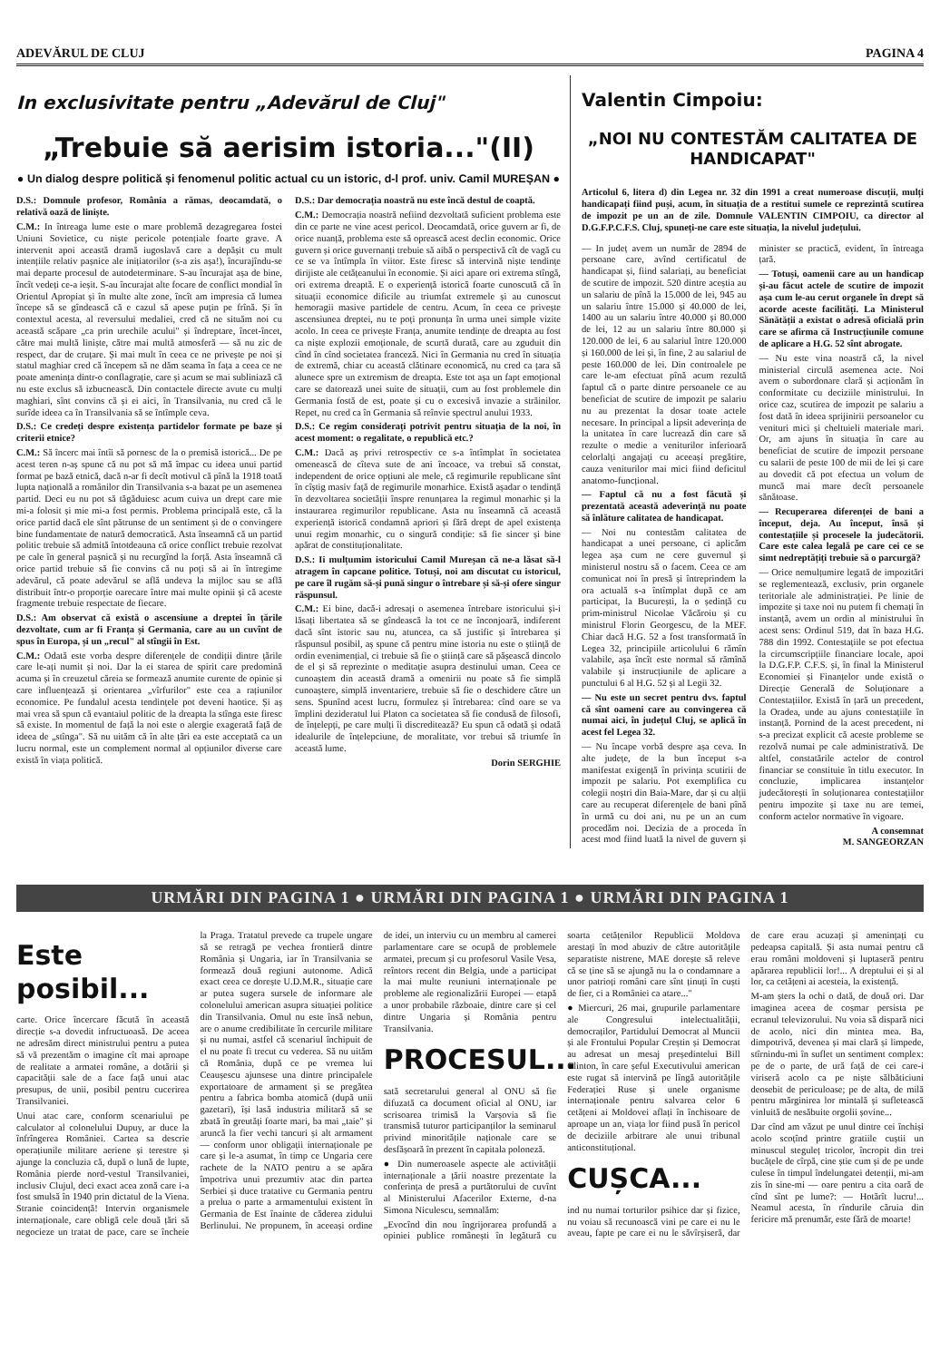ADEVĂRUL DE CLUJ PAGINA 4
In exclusivitate pentru „Adevărul de Cluj"
„Trebuie să aerisim istoria..."(II)
● Un dialog despre politică și fenomenul politic actual cu un istoric, d-l prof. univ. Camil MUREȘAN ●
D.S.: Domnule profesor, România a rămas, deocamdată, o relativă oază de liniște.
C.M.: In întreaga lume este o mare problemă dezagregarea fostei Uniuni Sovietice, cu niște pericole potențiale foarte grave. A intervenit apoi această dramă iugoslavă care a depășit cu mult intențiile relativ pașnice ale inițiatorilor (s-a zis așa!), încurajîndu-se mai departe procesul de autodeterminare. S-au încurajat așa de bine, încît vedeți ce-a ieșit. S-au încurajat alte focare de conflict mondial în Orientul Apropiat și în multe alte zone, încît am impresia că lumea începe să se gîndească că e cazul să apese puțin pe frînă. Și în contextul acesta, al reversului medaliei, cred că ne situăm noi cu această scăpare „ca prin urechile acului" și îndreptare, încet-încet, către mai multă liniște, către mai multă atmosferă — să nu zic de respect, dar de cruțare. Și mai mult în ceea ce ne privește pe noi și statul maghiar cred că începem să ne dăm seama în fața a ceea ce ne poate amenința dintr-o conflagrație, care și acum se mai subliniază că nu este exclus să izbucnească. Din contactele directe avute cu mulți maghiari, sînt convins că și ei aici, în Transilvania, nu cred că le surîde ideea ca în Transilvania să se întîmple ceva.
D.S.: Ce credeți despre existența partidelor formate pe baze și criterii etnice?
C.M.: Să încerc mai întîi să pornesc de la o premisă istorică... De pe acest teren n-aș spune că nu pot să mă împac cu ideea unui partid format pe bază etnică, dacă n-ar fi decît motivul că pînă la 1918 toată lupta națională a românilor din Transilvania s-a bazat pe un asemenea partid. Deci eu nu pot să tăgăduiesc acum cuiva un drept care mie mi-a folosit și mie mi-a fost permis. Problema principală este, că la orice partid dacă ele sînt pătrunse de un sentiment și de o convingere bine fundamentate de natură democratică. Asta înseamnă că un partid politic trebuie să admită întotdeauna că orice conflict trebuie rezolvat pe cale în general pașnică și nu recurgînd la forță. Asta înseamnă că orice partid trebuie să fie convins că nu poți să ai în întregime adevărul, că poate adevărul se află undeva la mijloc sau se află distribuit într-o proporție oarecare între mai multe opinii și că aceste fragmente trebuie respectate de fiecare.
D.S.: Am observat că există o ascensiune a dreptei în țările dezvoltate, cum ar fi Franța și Germania, care au un cuvînt de spus în Europa, și un „recul" al stîngii în Est.
C.M.: Odată este vorba despre diferențele de condiții dintre țările care le-ați numit și noi. Dar la ei starea de spirit care predomină acuma și în creuzetul căreia se formează anumite curente de opinie și care influențează și orientarea „vîrfurilor" este cea a rațiunilor economice. Pe fundalul acesta tendințele pot deveni haotice. Și aș mai vrea să spun că evantaiul politic de la dreapta la stînga este firesc să existe. In momentul de față la noi este o alergie exagerată față de ideea de „stînga". Să nu uităm că în alte țări ea este acceptată ca un lucru normal, este un complement normal al opțiunilor diverse care există în viața politică.
D.S.: Dar democrația noastră nu este încă destul de coaptă.
C.M.: Democrația noastră nefiind dezvoltată suficient problema este din ce parte ne vine acest pericol. Deocamdată, orice guvern ar fi, de orice nuanță, problema este să oprească acest declin economic. Orice guvern și orice guvernanți trebuie să aibă o perspectivă cît de vagă cu ce se va întîmpla în viitor. Este firesc să intervină niște tendințe dirijiste ale cetățeanului în economie. Și aici apare ori extrema stîngă, ori extrema dreaptă. E o experiență istorică foarte cunoscută că în situații economice dificile au triumfat extremele și au cunoscut hemoragii masive partidele de centru. Acum, în ceea ce privește ascensiunea dreptei, nu te poți pronunța în urma unei simple vizite acolo. In ceea ce privește Franța, anumite tendințe de dreapta au fost ca niște explozii emoționale, de scurtă durată, care au zguduit din cînd în cînd societatea franceză. Nici în Germania nu cred în situația de extremă, chiar cu această clătinare economică, nu cred ca țara să alunece spre un extremism de dreapta. Este tot așa un fapt emoțional care se datorează unei suite de situații, cum au fost problemele din Germania fostă de est, poate și cu o excesivă invazie a străinilor. Repet, nu cred ca în Germania să reînvie spectrul anului 1933.
D.S.: Ce regim considerați potrivit pentru situația de la noi, în acest moment: o regalitate, o republică etc.?
C.M.: Dacă aș privi retrospectiv ce s-a întîmplat în societatea omenească de cîteva sute de ani încoace, va trebui să constat, independent de orice opțiuni ale mele, că regimurile republicane sînt în cîștig masiv față de regimurile monarhice. Există așadar o tendință în dezvoltarea societății înspre renunțarea la regimul monarhic și la instaurarea regimurilor republicane. Asta nu înseamnă că această experiență istorică condamnă apriori și fără drept de apel existența unui regim monarhic, cu o singură condiție: să fie sincer și bine apărat de constituționalitate.
D.S.: Ii mulțumim istoricului Camil Mureșan că ne-a lăsat să-l atragem în capcane politice. Totuși, noi am discutat cu istoricul, pe care îl rugăm să-și pună singur o întrebare și să-și ofere singur răspunsul.
C.M.: Ei bine, dacă-i adresați o asemenea întrebare istoricului și-i lăsați libertatea să se gîndească la tot ce ne înconjoară, indiferent dacă sînt istoric sau nu, atuncea, ca să justific și întrebarea și răspunsul posibil, aș spune că pentru mine istoria nu este o știință de ordin evenimențial, ci trebuie să fie o știință care să pășească dincolo de el și să reprezinte o meditație asupra destinului uman. Ceea ce cunoaștem din această dramă a omenirii nu poate să fie simplă cunoaștere, simplă inventariere, trebuie să fie o deschidere către un sens. Spunînd acest lucru, formulez și întrebarea: cînd oare se va împlini dezideratul lui Platon ca societatea să fie condusă de filosofi, de înțelepți, pe care mulți îi discreditează? Eu spun că odată și odată idealurile de înțelepciune, de moralitate, vor trebui să triumfe în această lume.
Dorin SERGHIE
Valentin Cimpoiu:
„NOI NU CONTESTĂM CALITATEA DE HANDICAPAT"
Articolul 6, litera d) din Legea nr. 32 din 1991 a creat numeroase discuții, mulți handicapați fiind puși, acum, în situația de a restitui sumele ce reprezintă scutirea de impozit pe un an de zile. Domnule VALENTIN CIMPOIU, ca director al D.G.F.P.C.F.S. Cluj, spuneți-ne care este situația, la nivelul județului.
— In județ avem un număr de 2894 de persoane care, avînd certificatul de handicapat și, fiind salariați, au beneficiat de scutire de impozit. 520 dintre aceștia au un salariu de pînă la 15.000 de lei, 945 au un salariu între 15.000 și 40.000 de lei, 1400 au un salariu între 40.000 și 80.000 de lei, 12 au un salariu între 80.000 și 120.000 de lei, 6 au salariul între 120.000 și 160.000 de lei și, în fine, 2 au salariul de peste 160.000 de lei. Din controalele pe care le-am efectuat pînă acum rezultă faptul că o parte dintre persoanele ce au beneficiat de scutire de impozit pe salariu nu au prezentat la dosar toate actele necesare. In principal a lipsit adeverința de la unitatea în care lucrează din care să rezulte o medie a veniturilor inferioară celorlalți angajați cu aceeași pregătire, cauza veniturilor mai mici fiind deficitul anatomo-funcțional.
— Faptul că nu a fost făcută și prezentată această adeverință nu poate să înlăture calitatea de handicapat.
— Noi nu contestăm calitatea de handicapat a unei persoane, ci aplicăm legea așa cum ne cere guvernul și ministerul nostru să o facem. Ceea ce am comunicat noi în presă și întreprindem la ora actuală s-a întîmplat după ce am participat, la București, la o ședință cu prim-ministrul Nicolae Văcăroiu și cu ministrul Florin Georgescu, de la MEF. Chiar dacă H.G. 52 a fost transformată în Legea 32, principiile articolului 6 rămîn valabile, așa încît este normal să rămînă valabile și instrucțiunile de aplicare a punctului 6 al H.G. 52 și al Legii 32.
— Nu este un secret pentru dvs. faptul că sînt oameni care au convingerea că numai aici, în județul Cluj, se aplică în acest fel Legea 32.
— Nu încape vorbă despre așa ceva. In alte județe, de la bun început s-a manifestat exigență în privința scutirii de impozit pe salariu. Pot exemplifica cu colegii noștri din Baia-Mare, dar și cu alții care au recuperat diferențele de bani pînă în urmă cu doi ani, nu pe un an cum procedăm noi. Decizia de a proceda în acest mod fiind luată la nivel de guvern și minister se practică, evident, în întreaga țară.
— Totuși, oamenii care au un handicap și-au făcut actele de scutire de impozit așa cum le-au cerut organele în drept să acorde aceste facilități. La Ministerul Sănătății a existat o adresă oficială prin care se afirma că Instrucțiunile comune de aplicare a H.G. 52 sînt abrogate.
— Nu este vina noastră că, la nivel ministerial circulă asemenea acte. Noi avem o subordonare clară și acționăm în conformitate cu deciziile ministrului. In orice caz, scutirea de impozit pe salariu a fost dată în ideea sprijinirii persoanelor cu venituri mici și cheltuieli materiale mari. Or, am ajuns în situația în care au beneficiat de scutire de impozit persoane cu salarii de peste 100 de mii de lei și care au dovedit că pot efectua un volum de muncă mai mare decît persoanele sănătoase.
— Recuperarea diferenței de bani a început, deja. Au început, însă și contestațiile și procesele la judecătorii. Care este calea legală pe care cei ce se simt nedreptățiți trebuie să o parcurgă?
— Orice nemulțumire legată de impozitări se reglementează, exclusiv, prin organele teritoriale ale administrației. Pe linie de impozite și taxe noi nu putem fi chemați în instanță, avem un ordin al ministrului în acest sens: Ordinul 519, dat în baza H.G. 788 din 1992. Contestațiile se pot efectua la circumscripțiile financiare locale, apoi la D.G.F.P. C.F.S. și, în final la Ministerul Economiei și Finanțelor unde există o Direcție Generală de Soluționare a Contestațiilor. Există în țară un precedent, la Oradea, unde au ajuns contestațiile în instanță. Pornind de la acest precedent, ni s-a precizat explicit că aceste probleme se rezolvă numai pe cale administrativă. De altfel, constatările actelor de control financiar se constituie în titlu executor. In concluzie, implicarea instanțelor judecătorești în soluționarea contestațiilor pentru impozite și taxe nu are temei, conform actelor normative în vigoare.
A consemnat
M. SANGEORZAN
URMĂRI DIN PAGINA 1 ● URMĂRI DIN PAGINA 1 ● URMĂRI DIN PAGINA 1
Este posibil...
carte. Orice încercare făcută în această direcție s-a dovedit infructuoasă. De aceea ne adresăm direct ministrului pentru a putea să vă prezentăm o imagine cît mai aproape de realitate a armatei române, a dotării și capacității sale de a face față unui atac presupus, de unii, posibil pentru cucerirea Transilvaniei.
Unui atac care, conform scenariului pe calculator al colonelului Dupuy, ar duce la înfrîngerea României. Cartea sa descrie operațiunile militare aeriene și terestre și ajunge la concluzia că, după o lună de lupte, România pierde nord-vestul Transilvaniei, inclusiv Clujul, deci exact acea zonă care i-a fost smulsă în 1940 prin dictatul de la Viena. Stranie coincidență! Intervin organismele internaționale, care obligă cele două țări să negocieze un tratat de pace, care se încheie la Praga. Tratatul prevede ca trupele ungare să se retragă pe vechea frontieră dintre România și Ungaria, iar în Transilvania se formează două regiuni autonome. Adică exact ceea ce dorește U.D.M.R., situație care ar putea sugera sursele de informare ale colonelului american asupra situației politice din Transilvania. Omul nu este însă nebun, are o anume credibilitate în cercurile militare și nu numai, astfel că scenariul închipuit de el nu poate fi trecut cu vederea. Să nu uităm că România, după ce pe vremea lui Ceaușescu ajunsese una dintre principalele exportatoare de armament și se pregătea pentru a fabrica bomba atomică (după unii gazetari), își lasă industria militară să se zbată în greutăți foarte mari, ba mai „taie" și aruncă la fier vechi tancuri și alt armament — conform unor obligații internaționale pe care și le-a asumat, în timp ce Ungaria cere rachete de la NATO pentru a se apăra împotriva unui prezumtiv atac din partea Serbiei și duce tratative cu Germania pentru a prelua o parte a armamentului existent în Germania de Est înainte de căderea zidului Berlinului. Ne propunem, în aceeași ordine de idei, un interviu cu un membru al camerei parlamentare care se ocupă de problemele armatei, precum și cu profesorul Vasile Vesa, reîntors recent din Belgia, unde a participat la mai multe reuniuni internaționale pe probleme ale regionalizării Europei — etapă a unor probabile războaie, dintre care și cel dintre Ungaria și România pentru Transilvania.
PROCESUL...
sată secretarului general al ONU să fie difuzată ca document oficial al ONU, iar scrisoarea trimisă la Varșovia să fie transmisă tuturor participanților la seminarul privind minoritățile naționale care se desfășoară în prezent în capitala poloneză.
● Din numeroasele aspecte ale activității internaționale a țării noastre prezentate la conferința de presă a purtătorului de cuvînt al Ministerului Afacerilor Externe, d-na Simona Niculescu, semnalăm:
„Evocînd din nou îngrijorarea profundă a opiniei publice românești în legătură cu soarta cetățenilor Republicii Moldova arestați în mod abuziv de către autoritățile separatiste nistrene, MAE dorește să releve că se ține să se ajungă nu la o condamnare a unor patrioți români care sînt ținuți în cuști de fier, ci a României ca atare..."
● Miercuri, 26 mai, grupurile parlamentare ale Congresului intelectualității, democraților, Partidului Democrat al Muncii și ale Frontului Popular Creștin și Democrat au adresat un mesaj președintelui Bill Clinton, în care șeful Executivului american este rugat să intervină pe lîngă autoritățile Federației Ruse și unele organisme internaționale pentru salvarea celor 6 cetățeni ai Moldovei aflați în închisoare de aproape un an, viața lor fiind pusă în pericol de deciziile arbitrare ale unui tribunal anticonstituțional.
CUȘCA...
ind nu numai torturilor psihice dar și fizice, nu voiau să recunoască vini pe care ei nu le aveau, fapte pe care ei nu le săvîrșiseră, dar de care erau acuzați și amenințați cu pedeapsa capitală. Și asta numai pentru că erau români moldoveni și luptaseră pentru apărarea republicii lor!... A dreptului ei și al lor, ca cetățeni ai acesteia, la existență.
M-am șters la ochi o dată, de două ori. Dar imaginea aceea de coșmar persista pe ecranul televizorului. Nu voia să dispară nici de acolo, nici din mintea mea. Ba, dimpotrivă, devenea și mai clară și limpede, stîrnindu-mi în suflet un sentiment complex: pe de o parte, de ură față de cei care-i viriseră acolo ca pe niște sălbăticiuni deosebit de periculoase; pe de alta, de milă pentru mărginirea lor mintală și sufletească vinluită de nesăbuite orgolii șovine...
Dar cînd am văzut pe unul dintre cei închiși acolo scoțînd printre gratiile cuștii un minuscul steguleț tricolor, încropit din trei bucățele de cîrpă, cine știe cum și de pe unde culese în timpul îndelungatei detenții, mi-am zis în sine-mi — oare pentru a cita oară de cînd sînt pe lume?: — Hotărît lucru!... Neamul acesta, în rîndurile căruia din fericire mă prenumăr, este fără de moarte!